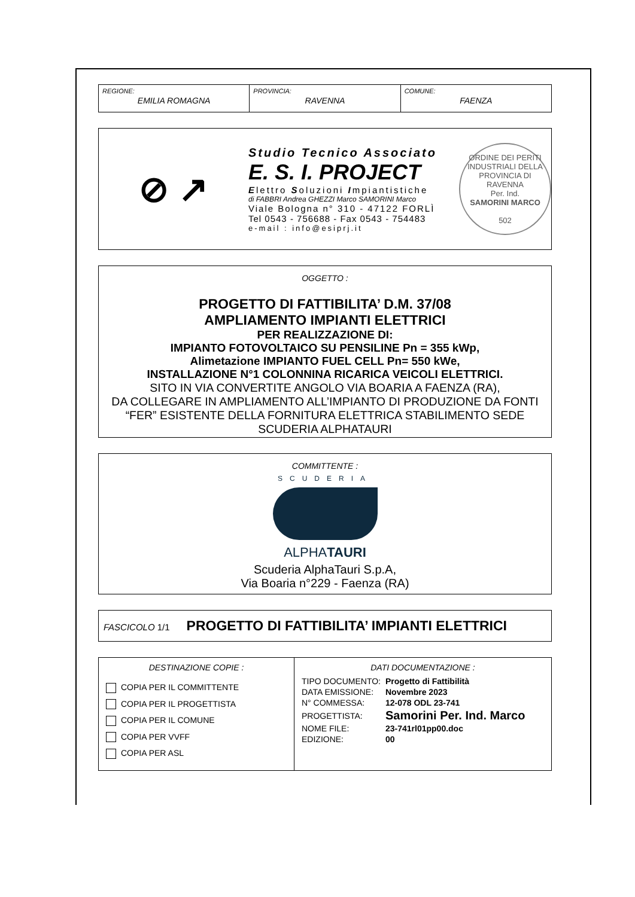REGIONE:
EMILIA ROMAGNA
PROVINCIA:
RAVENNA
COMUNE:
FAENZA
⊘ ↗
Studio Tecnico Associato
E. S. I. PROJECT
Elettro Soluzioni Impiantistiche
di FABBRI Andrea GHEZZI Marco SAMORINI Marco
Viale Bologna n° 310 - 47122 FORLÌ
Tel 0543 - 756688 - Fax 0543 - 754483
e-mail : info@esiprj.it
ORDINE DEI PERITI INDUSTRIALI DELLA PROVINCIA DI RAVENNA
Per. Ind.
SAMORINI MARCO
502
OGGETTO :
PROGETTO DI FATTIBILITA’ D.M. 37/08
AMPLIAMENTO IMPIANTI ELETTRICI
PER REALIZZAZIONE DI:
IMPIANTO FOTOVOLTAICO SU PENSILINE Pn = 355 kWp,
Alimetazione IMPIANTO FUEL CELL Pn= 550 kWe,
INSTALLAZIONE N°1 COLONNINA RICARICA VEICOLI ELETTRICI.
SITO IN VIA CONVERTITE ANGOLO VIA BOARIA A FAENZA (RA),
DA COLLEGARE IN AMPLIAMENTO ALL’IMPIANTO DI PRODUZIONE DA FONTI “FER” ESISTENTE DELLA FORNITURA ELETTRICA STABILIMENTO SEDE SCUDERIA ALPHATAURI
COMMITTENTE :
SCUDERIA
ALPHATAURI
Scuderia AlphaTauri S.p.A,
Via Boaria n°229 - Faenza (RA)
FASCICOLO 1/1 PROGETTO DI FATTIBILITA’ IMPIANTI ELETTRICI
DESTINAZIONE COPIE :
COPIA PER IL COMMITTENTE
COPIA PER IL PROGETTISTA
COPIA PER IL COMUNE
COPIA PER VVFF
COPIA PER ASL
DATI DOCUMENTAZIONE :
| TIPO DOCUMENTO: | Progetto di Fattibilità |
| DATA EMISSIONE: | Novembre 2023 |
| N° COMMESSA: | 12-078 ODL 23-741 |
| PROGETTISTA: | Samorini Per. Ind. Marco |
| NOME FILE: | 23-741rl01pp00.doc |
| EDIZIONE: | 00 |